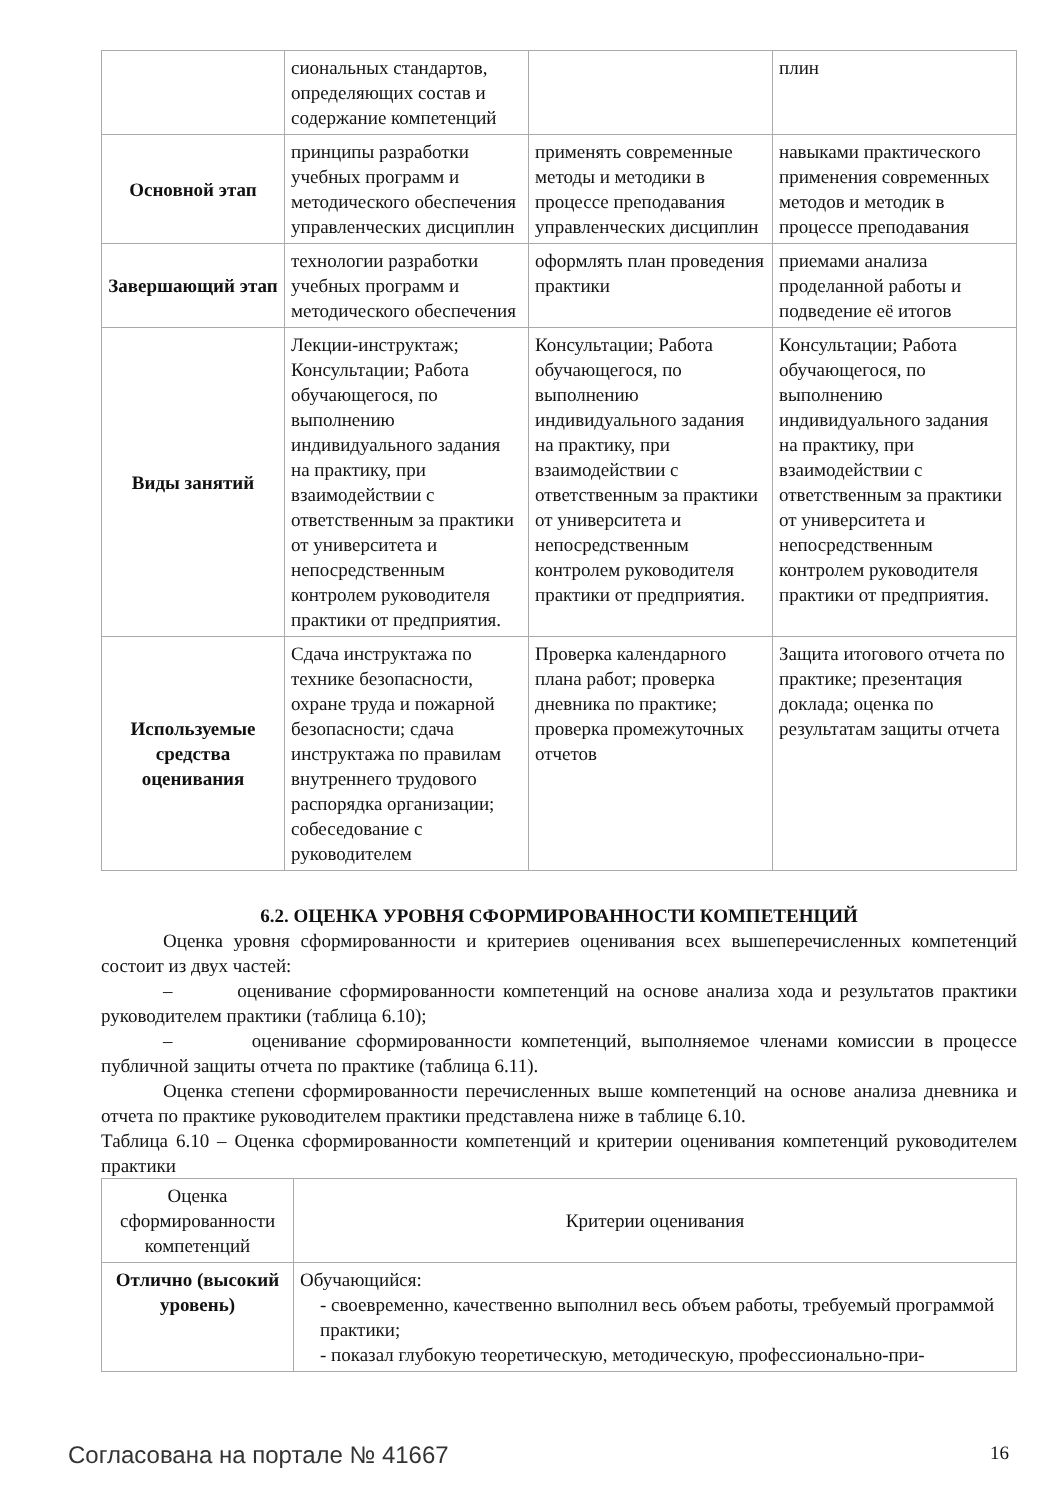| | сиональных стандартов, определяющих состав и содержание компетенций | | плин |
| Основной этап | принципы разработки учебных программ и методического обеспечения управленческих дисциплин | применять современные методы и методики в процессе преподавания управленческих дисциплин | навыками практического применения современных методов и методик в процессе преподавания |
| Завершающий этап | технологии разработки учебных программ и методического обеспечения | оформлять план проведения практики | приемами анализа проделанной работы и подведение её итогов |
| Виды занятий | Лекции-инструктаж; Консультации; Работа обучающегося, по выполнению индивидуального задания на практику, при взаимодействии с ответственным за практики от университета и непосредственным контролем руководителя практики от предприятия. | Консультации; Работа обучающегося, по выполнению индивидуального задания на практику, при взаимодействии с ответственным за практики от университета и непосредственным контролем руководителя практики от предприятия. | Консультации; Работа обучающегося, по выполнению индивидуального задания на практику, при взаимодействии с ответственным за практики от университета и непосредственным контролем руководителя практики от предприятия. |
| Используемые средства оценивания | Сдача инструктажа по технике безопасности, охране труда и пожарной безопасности; сдача инструктажа по правилам внутреннего трудового распорядка организации; собеседование с руководителем | Проверка календарного плана работ; проверка дневника по практике; проверка промежуточных отчетов | Защита итогового отчета по практике; презентация доклада; оценка по результатам защиты отчета |
6.2. ОЦЕНКА УРОВНЯ СФОРМИРОВАННОСТИ КОМПЕТЕНЦИЙ
Оценка уровня сформированности и критериев оценивания всех вышеперечисленных компетенций состоит из двух частей:
– оценивание сформированности компетенций на основе анализа хода и результатов практики руководителем практики (таблица 6.10);
– оценивание сформированности компетенций, выполняемое членами комиссии в процессе публичной защиты отчета по практике (таблица 6.11).
Оценка степени сформированности перечисленных выше компетенций на основе анализа дневника и отчета по практике руководителем практики представлена ниже в таблице 6.10.
Таблица 6.10 – Оценка сформированности компетенций и критерии оценивания компетенций руководителем практики
| Оценка сформированности компетенций | Критерии оценивания |
| --- | --- |
| Отлично (высокий уровень) | Обучающийся: - своевременно, качественно выполнил весь объем работы, требуемый программой практики; - показал глубокую теоретическую, методическую, профессионально-при- |
Согласована на портале № 41667 16